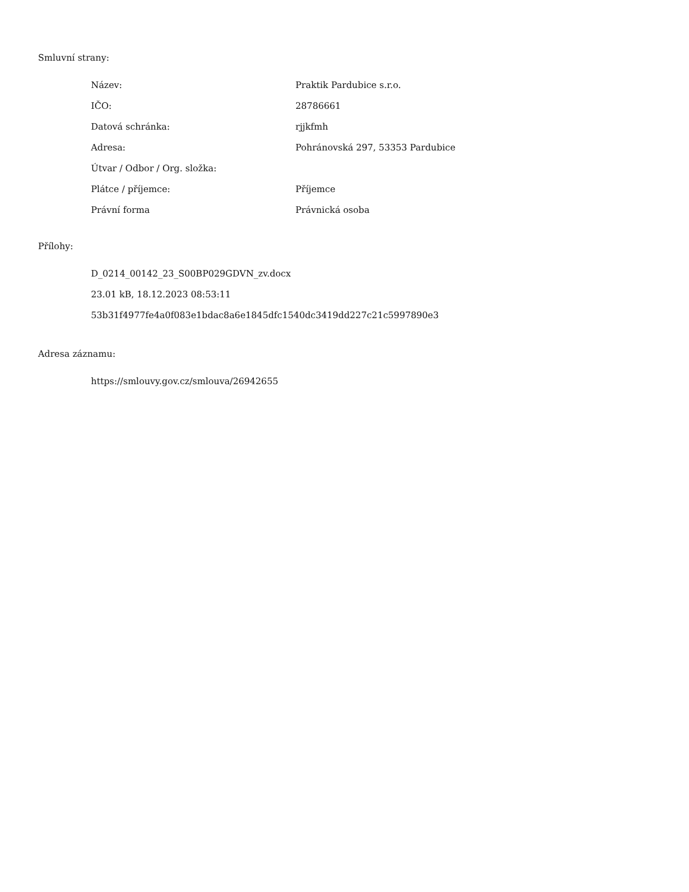Smluvní strany:
| Název: | Praktik Pardubice s.r.o. |
| IČO: | 28786661 |
| Datová schránka: | rjjkfmh |
| Adresa: | Pohránovská 297, 53353 Pardubice |
| Útvar / Odbor / Org. složka: | |
| Plátce / příjemce: | Příjemce |
| Právní forma | Právnická osoba |
Přílohy:
D_0214_00142_23_S00BP029GDVN_zv.docx
23.01 kB, 18.12.2023 08:53:11
53b31f4977fe4a0f083e1bdac8a6e1845dfc1540dc3419dd227c21c5997890e3
Adresa záznamu:
https://smlouvy.gov.cz/smlouva/26942655